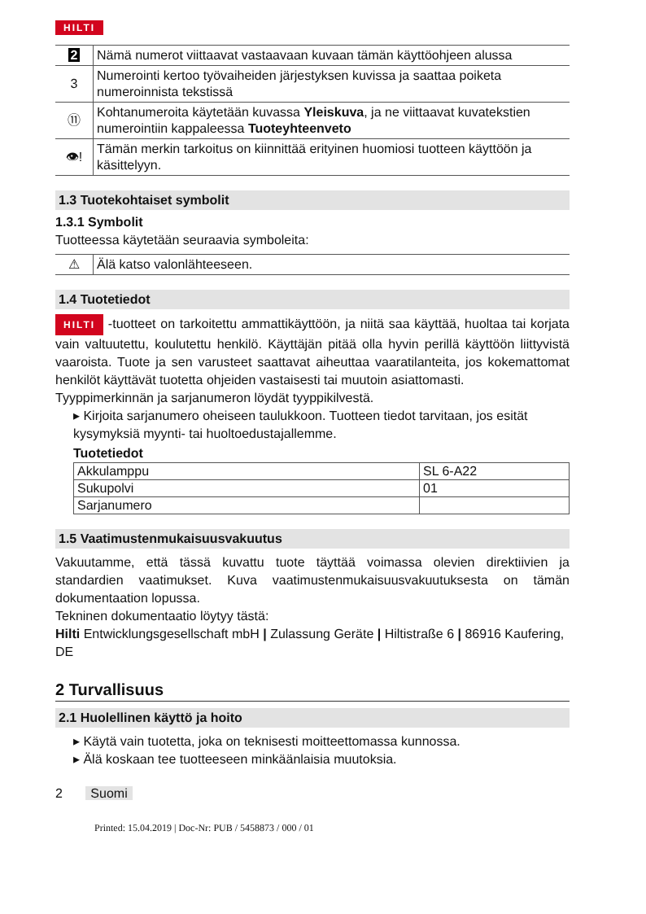HILTI
| 2 | Nämä numerot viittaavat vastaavaan kuvaan tämän käyttöohjeen alussa |
| 3 | Numerointi kertoo työvaiheiden järjestyksen kuvissa ja saattaa poiketa numeroinnista tekstissä |
| ⑪ | Kohtanumeroita käytetään kuvassa Yleiskuva , ja ne viittaavat kuvatekstien numerointiin kappaleessa Tuoteyhteenveto |
| 👁! | Tämän merkin tarkoitus on kiinnittää erityinen huomiosi tuotteen käyttöön ja käsittelyyn. |
1.3 Tuotekohtaiset symbolit
1.3.1 Symbolit
Tuotteessa käytetään seuraavia symboleita:
| ⚠ | Älä katso valonlähteeseen. |
1.4 Tuotetiedot
HILTI -tuotteet on tarkoitettu ammattikäyttöön, ja niitä saa käyttää, huoltaa tai korjata vain valtuutettu, koulutettu henkilö. Käyttäjän pitää olla hyvin perillä käyttöön liittyvistä vaaroista. Tuote ja sen varusteet saattavat aiheuttaa vaaratilanteita, jos kokemattomat henkilöt käyttävät tuotetta ohjeiden vastaisesti tai muutoin asiattomasti.
Tyyppimerkinnän ja sarjanumeron löydät tyyppikilvestä.
▸ Kirjoita sarjanumero oheiseen taulukkoon. Tuotteen tiedot tarvitaan, jos esität kysymyksiä myynti- tai huoltoedustajallemme.
Tuotetiedot
| Akkulamppu | SL 6-A22 |
| Sukupolvi | 01 |
| Sarjanumero | |
1.5 Vaatimustenmukaisuusvakuutus
Vakuutamme, että tässä kuvattu tuote täyttää voimassa olevien direktiivien ja standardien vaatimukset. Kuva vaatimustenmukaisuusvakuutuksesta on tämän dokumentaation lopussa.
Tekninen dokumentaatio löytyy tästä:
Hilti Entwicklungsgesellschaft mbH | Zulassung Geräte | Hiltistraße 6 | 86916 Kaufering, DE
2 Turvallisuus
2.1 Huolellinen käyttö ja hoito
▸ Käytä vain tuotetta, joka on teknisesti moitteettomassa kunnossa.
▸ Älä koskaan tee tuotteeseen minkäänlaisia muutoksia.
2 Suomi
Printed: 15.04.2019 | Doc-Nr: PUB / 5458873 / 000 / 01